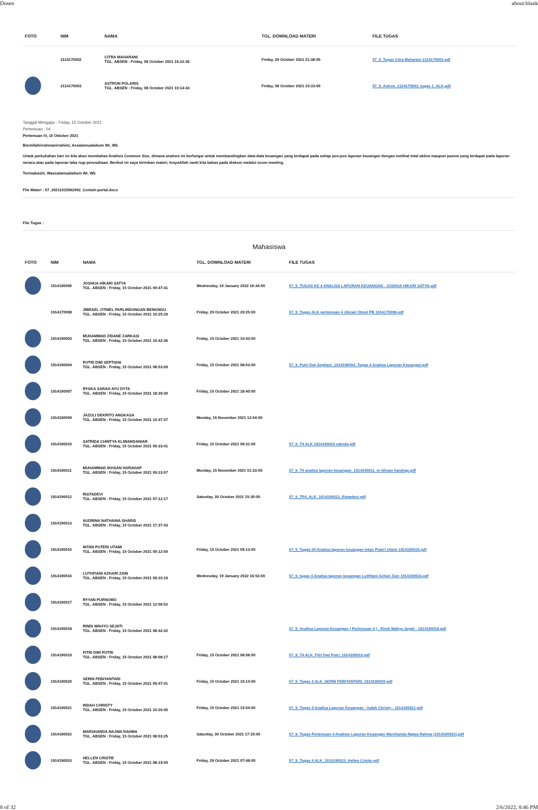Dosen about:blank
| FOTO | NIM | NAMA | TGL. DOWNLOAD MATERI | FILE TUGAS |
| --- | --- | --- | --- | --- |
| | 2114170002 | CITRA MAHARANI TGL. ABSEN : Friday, 08 October 2021 16:22:26 | Friday, 29 October 2021 21:38:00 | 57_9_Tugas Citra Maharani 2114170002.pdf |
| | 2114170003 | ASTRON POLARIS TGL. ABSEN : Friday, 08 October 2021 10:14:43 | Friday, 08 October 2021 23:33:00 | 57_9_Astron_2114170003_tugas 1_ALK.pdf |
Tanggal Mengajar : Friday, 15 October 2021
Pertemuan : 04
Pertemuan IV, 15 Oktober 2021
Bismillahirrahmanirrahiim, Assalamualaikum Wr, Wb
Untuk perkuliahan hari ini kita akan membahas Analisis Common Size, dimana analisis ini berfungsi untuk membandingkan data-data keuangan yang terdapat pada setiap pos-pos laporan keuangan dengan melihat total aktiva maupun pasiva yang terdapat pada laporan neraca atau pada laporan laba rugi perusahaan. Berikut ini saya kirimkan materi, InsyaAllah nanti kita bahas pada diskusi melalui zoom meeting.
Terimakasih, Wassalamualaikum Wr, Wb
File Materi : 57_20211015062902_Contoh-portal.docx
File Tugas :
Mahasiswa
| FOTO | NIM | NAMA | TGL. DOWNLOAD MATERI | FILE TUGAS |
| --- | --- | --- | --- | --- |
| | 1514190095 | JOSHUA HIKARI SATYA TGL. ABSEN : Friday, 15 October 2021 09:47:41 | Wednesday, 19 January 2022 16:34:00 | 57_9_TUGAS KE 4 ANALISA LAPORAN KEUANGAN - JOSHUA HIKARI SATYA.pdf |
| | 1914170008 | JIBRAEL OTNIEL PARLINDUNGAN BENGNGU TGL. ABSEN : Friday, 15 October 2021 10:25:29 | Friday, 29 October 2021 20:25:00 | 57_9_Tugas ALK pertemuan 4 Jibrael Otniel PB 1914170008.pdf |
| | 1914190003 | MUHAMMAD ZIDANE ZARKASI TGL. ABSEN : Friday, 15 October 2021 10:42:36 | Friday, 15 October 2021 10:43:00 | |
| | 1914190004 | PUTRI DWI SEPTIANI TGL. ABSEN : Friday, 15 October 2021 08:53:00 | Friday, 15 October 2021 08:53:00 | 57_9_Putri Dwi Septiani_1914190004_Tugas 4 Analisa Laporan Keuangan.pdf |
| | 1914190007 | RYSKA SARAH AYU DYTA TGL. ABSEN : Friday, 15 October 2021 18:39:30 | Friday, 15 October 2021 18:40:00 | |
| | 1914190009 | JAZULI DEKRITO ANGKASA TGL. ABSEN : Friday, 15 October 2021 10:47:37 | Monday, 15 November 2021 12:54:00 | |
| | 1914190010 | SATRIDA CHINTYA KLIWANDANIAR TGL. ABSEN : Friday, 15 October 2021 09:33:41 | Friday, 15 October 2021 09:31:00 | 57_9_T4 ALK 1914190010 satrida.pdf |
| | 1914190011 | MUHAMMAD IKHSAN HARAHAP TGL. ABSEN : Friday, 15 October 2021 09:23:57 | Monday, 15 November 2021 01:33:00 | 57_9_T4 analisa laporan keuangan_1914190011_m ikhsan harahap.pdf |
| | 1914190012 | RISTADEVI TGL. ABSEN : Friday, 15 October 2021 07:12:17 | Saturday, 30 October 2021 15:30:00 | 57_9_TP4_ALK_1914190012_Ristadevi.pdf |
| | 1914190013 | AUDRINA NATHANIA SHARIS TGL. ABSEN : Friday, 15 October 2021 17:37:43 | | |
| | 1914190015 | INTAN PUTERI UTAMI TGL. ABSEN : Friday, 15 October 2021 09:12:00 | Friday, 15 October 2021 09:13:00 | 57_9_Tugas 04 Analisa laporan keuangan Intan Puteri Utami 1914190015.pdf |
| | 1914190016 | LUTHFIANI AZHARI ZAIN TGL. ABSEN : Friday, 15 October 2021 09:10:19 | Wednesday, 19 January 2022 16:53:00 | 57_9_tugas 4 Analisa laporan keuangan Luthfiani Azhari Zain 1914190016.pdf |
| | 1914190017 | RYYAN PURNOMO TGL. ABSEN : Friday, 15 October 2021 12:06:52 | | |
| | 1914190018 | RINDI WAHYU SEJATI TGL. ABSEN : Friday, 15 October 2021 08:42:42 | | 57_9_Analisa Laporan Keuangan ( Pertemuan 4 ) - Rindi Wahyu Sejati - 1914190018.pdf |
| | 1914190019 | FITRI DWI PUTRI TGL. ABSEN : Friday, 15 October 2021 08:08:17 | Friday, 15 October 2021 08:08:00 | 57_9_T4 ALK_Fitri Dwi Putri_1914190019.pdf |
| | 1914190020 | SERIN FEBIYANTARI TGL. ABSEN : Friday, 15 October 2021 09:47:41 | Friday, 15 October 2021 10:14:00 | 57_9_Tugas 4 ALK_SERIN FEBIYANTARI_1914190020.pdf |
| | 1914190021 | INDAH CHRISTY TGL. ABSEN : Friday, 15 October 2021 10:20:45 | Friday, 15 October 2021 15:54:00 | 57_9_Tugas 4 Analisa Laporan Keuangan - Indah Christy - 1914190021.pdf |
| | 1914190022 | MARSHANDA NAJWA RAHMA TGL. ABSEN : Friday, 15 October 2021 08:03:25 | Saturday, 30 October 2021 17:10:00 | 57_9_Tugas Pertemuan 4 Analisis Laporan Keuangan Marshanda Najwa Rahma (1914190022).pdf |
| | 1914190023 | HELLEN CRISTIE TGL. ABSEN : Friday, 15 October 2021 08:19:00 | Friday, 29 October 2021 07:48:00 | 57_9_Tugas 4 ALK_1914190023_Hellen Cristie.pdf |
8 of 32 2/6/2022, 8:46 PM